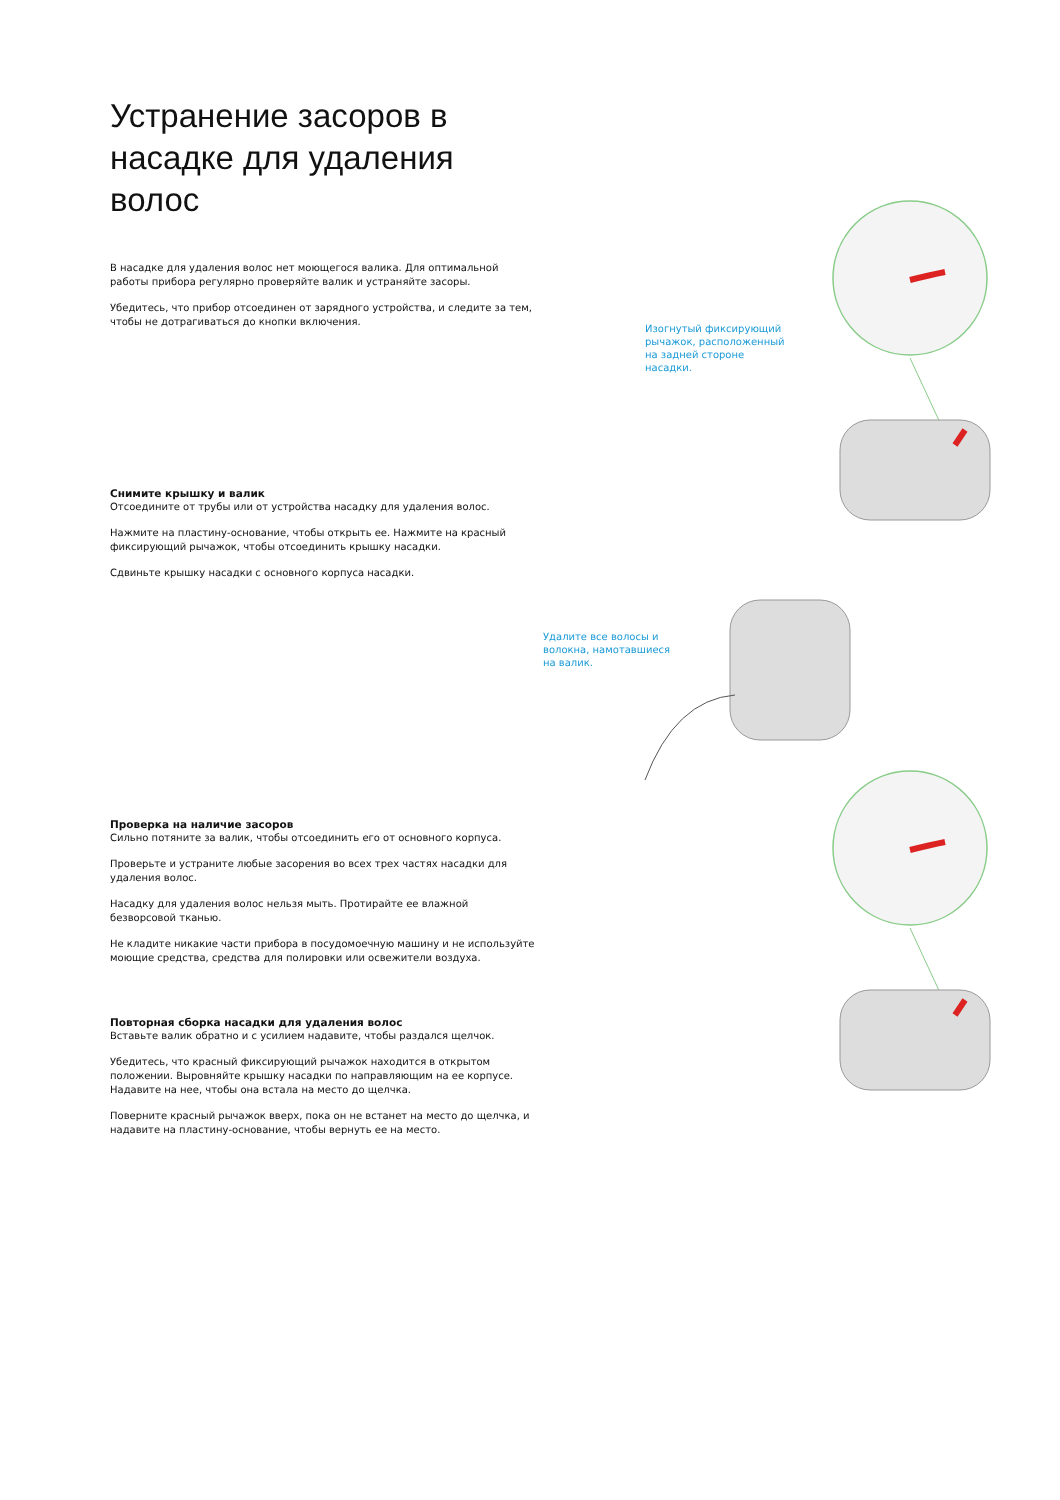Устранение засоров в насадке для удаления волос
В насадке для удаления волос нет моющегося валика. Для оптимальной работы прибора регулярно проверяйте валик и устраняйте засоры.
Убедитесь, что прибор отсоединен от зарядного устройства, и следите за тем, чтобы не дотрагиваться до кнопки включения.
Снимите крышку и валик
Отсоедините от трубы или от устройства насадку для удаления волос.
Нажмите на пластину-основание, чтобы открыть ее. Нажмите на красный фиксирующий рычажок, чтобы отсоединить крышку насадки.
Сдвиньте крышку насадки с основного корпуса насадки.
Проверка на наличие засоров
Сильно потяните за валик, чтобы отсоединить его от основного корпуса.
Проверьте и устраните любые засорения во всех трех частях насадки для удаления волос.
Насадку для удаления волос нельзя мыть. Протирайте ее влажной безворсовой тканью.
Не кладите никакие части прибора в посудомоечную машину и не используйте моющие средства, средства для полировки или освежители воздуха.
Повторная сборка насадки для удаления волос
Вставьте валик обратно и с усилием надавите, чтобы раздался щелчок.
Убедитесь, что красный фиксирующий рычажок находится в открытом положении. Выровняйте крышку насадки по направляющим на ее корпусе. Надавите на нее, чтобы она встала на место до щелчка.
Поверните красный рычажок вверх, пока он не встанет на место до щелчка, и надавите на пластину-основание, чтобы вернуть ее на место.
Изогнутый фиксирующий
рычажок, расположенный
на задней стороне
насадки.
Удалите все волосы и
волокна, намотавшиеся
на валик.